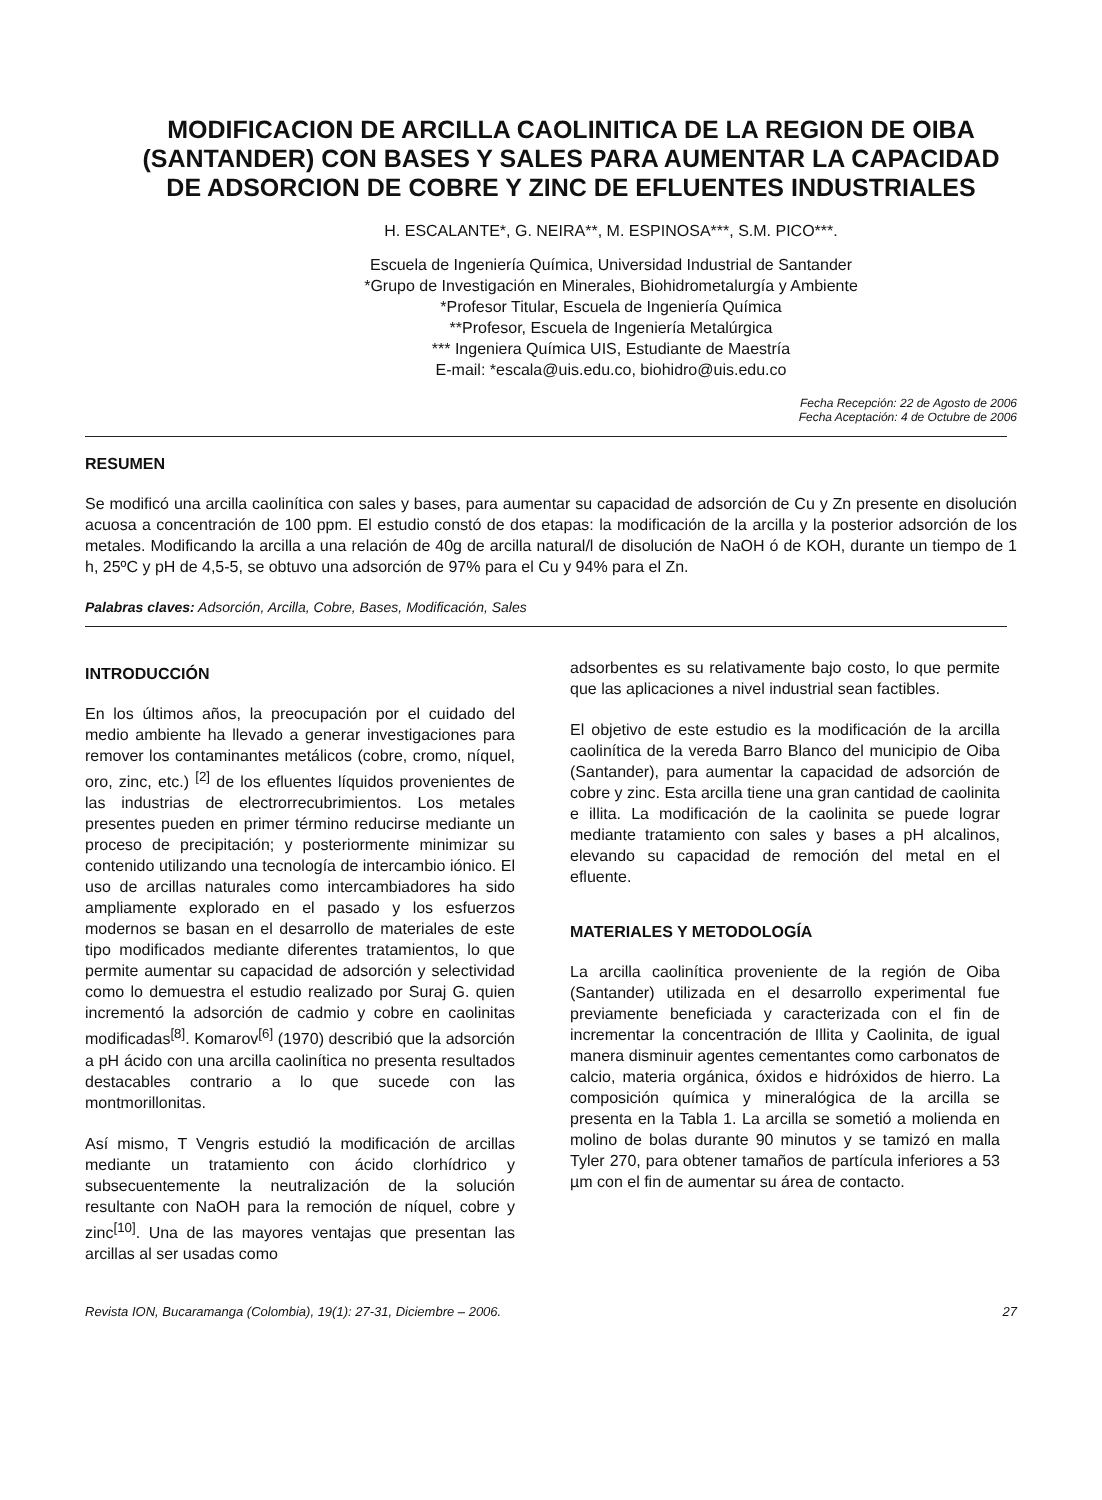MODIFICACION DE ARCILLA CAOLINITICA DE LA REGION DE OIBA (SANTANDER) CON BASES Y SALES PARA AUMENTAR LA CAPACIDAD DE ADSORCION DE COBRE Y ZINC DE EFLUENTES INDUSTRIALES
H. ESCALANTE*, G. NEIRA**, M. ESPINOSA***, S.M. PICO***.
Escuela de Ingeniería Química, Universidad Industrial de Santander
*Grupo de Investigación en Minerales, Biohidrometalurgía y Ambiente
*Profesor Titular, Escuela de Ingeniería Química
**Profesor, Escuela de Ingeniería Metalúrgica
*** Ingeniera Química UIS, Estudiante de Maestría
E-mail: *escala@uis.edu.co, biohidro@uis.edu.co
Fecha Recepción: 22 de Agosto de 2006
Fecha Aceptación: 4 de Octubre de 2006
RESUMEN
Se modificó una arcilla caolinítica con sales y bases, para aumentar su capacidad de adsorción de Cu y Zn presente en disolución acuosa a concentración de 100 ppm. El estudio constó de dos etapas: la modificación de la arcilla y la posterior adsorción de los metales. Modificando la arcilla a una relación de 40g de arcilla natural/l de disolución de NaOH ó de KOH, durante un tiempo de 1 h, 25ºC y pH de 4,5-5, se obtuvo una adsorción de 97% para el Cu y 94% para el Zn.
Palabras claves: Adsorción, Arcilla, Cobre, Bases, Modificación, Sales
INTRODUCCIÓN
En los últimos años, la preocupación por el cuidado del medio ambiente ha llevado a generar investigaciones para remover los contaminantes metálicos (cobre, cromo, níquel, oro, zinc, etc.) <sup>[2]</sup> de los efluentes líquidos provenientes de las industrias de electrorrecubrimientos. Los metales presentes pueden en primer término reducirse mediante un proceso de precipitación; y posteriormente minimizar su contenido utilizando una tecnología de intercambio iónico. El uso de arcillas naturales como intercambiadores ha sido ampliamente explorado en el pasado y los esfuerzos modernos se basan en el desarrollo de materiales de este tipo modificados mediante diferentes tratamientos, lo que permite aumentar su capacidad de adsorción y selectividad como lo demuestra el estudio realizado por Suraj G. quien incrementó la adsorción de cadmio y cobre en caolinitas modificadas<sup>[8]</sup>. Komarov<sup>[6]</sup> (1970) describió que la adsorción a pH ácido con una arcilla caolinítica no presenta resultados destacables contrario a lo que sucede con las montmorillonitas.
Así mismo, T Vengris estudió la modificación de arcillas mediante un tratamiento con ácido clorhídrico y subsecuentemente la neutralización de la solución resultante con NaOH para la remoción de níquel, cobre y zinc<sup>[10]</sup>. Una de las mayores ventajas que presentan las arcillas al ser usadas como
adsorbentes es su relativamente bajo costo, lo que permite que las aplicaciones a nivel industrial sean factibles.
El objetivo de este estudio es la modificación de la arcilla caolinítica de la vereda Barro Blanco del municipio de Oiba (Santander), para aumentar la capacidad de adsorción de cobre y zinc. Esta arcilla tiene una gran cantidad de caolinita e illita. La modificación de la caolinita se puede lograr mediante tratamiento con sales y bases a pH alcalinos, elevando su capacidad de remoción del metal en el efluente.
MATERIALES Y METODOLOGÍA
La arcilla caolinítica proveniente de la región de Oiba (Santander) utilizada en el desarrollo experimental fue previamente beneficiada y caracterizada con el fin de incrementar la concentración de Illita y Caolinita, de igual manera disminuir agentes cementantes como carbonatos de calcio, materia orgánica, óxidos e hidróxidos de hierro. La composición química y mineralógica de la arcilla se presenta en la Tabla 1. La arcilla se sometió a molienda en molino de bolas durante 90 minutos y se tamizó en malla Tyler 270, para obtener tamaños de partícula inferiores a 53 µm con el fin de aumentar su área de contacto.
Revista ION, Bucaramanga (Colombia), 19(1): 27-31, Diciembre – 2006. 27